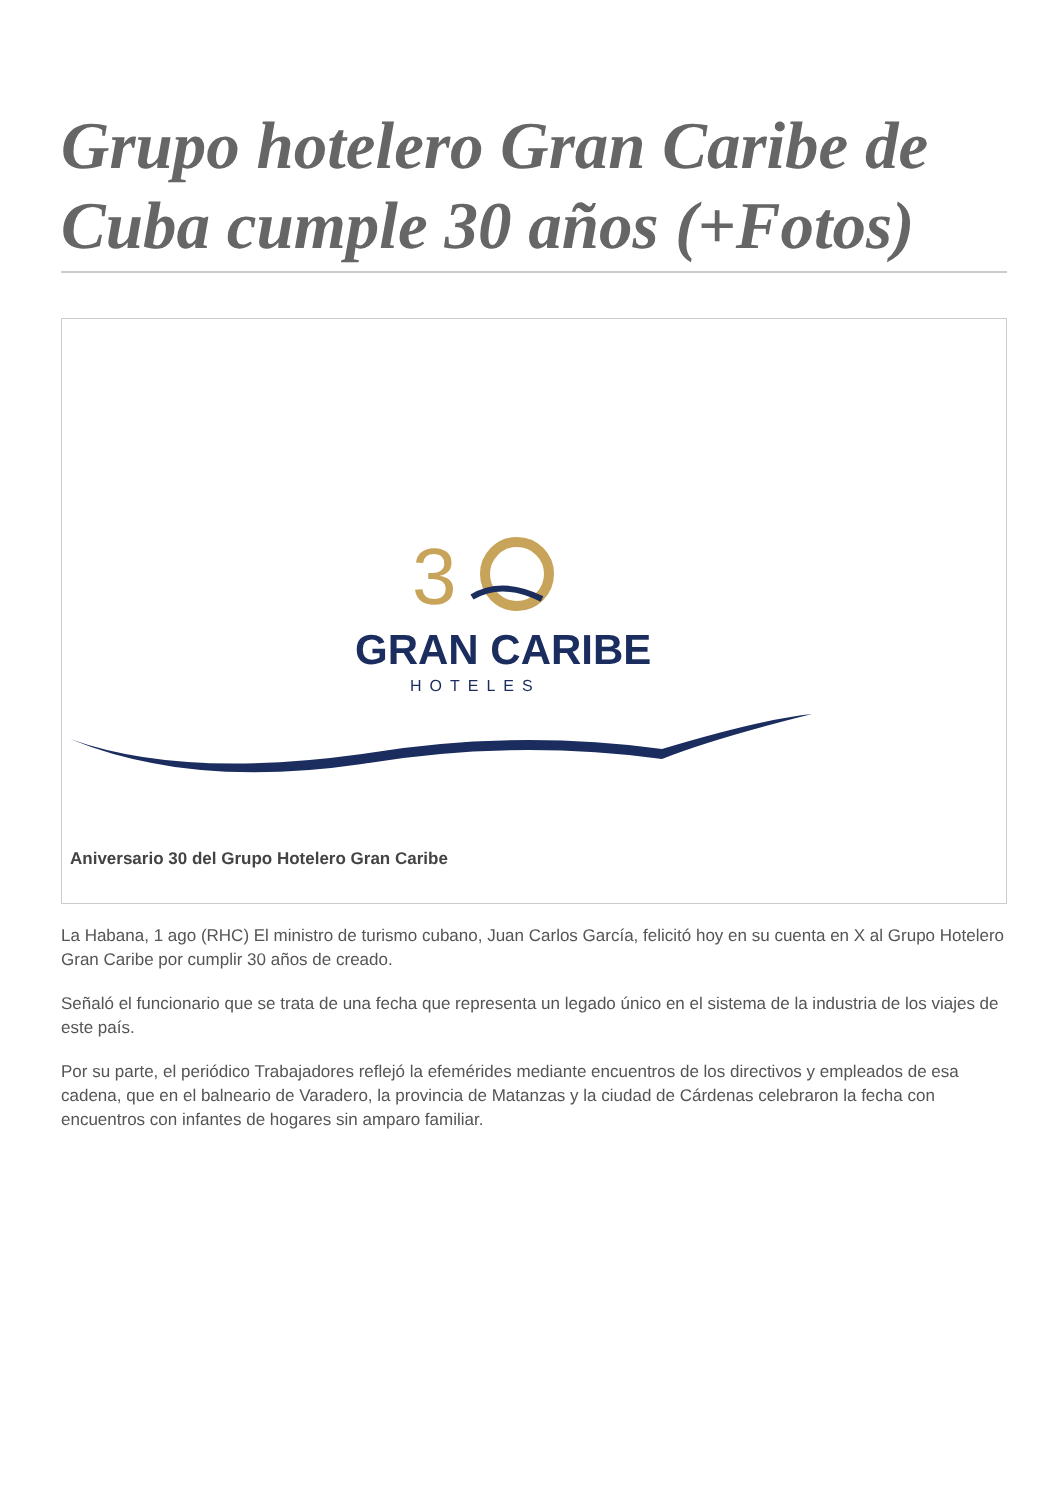Grupo hotelero Gran Caribe de Cuba cumple 30 años (+Fotos)
3
GRAN CARIBE
HOTELES
Aniversario 30 del Grupo Hotelero Gran Caribe
La Habana, 1 ago (RHC) El ministro de turismo cubano, Juan Carlos García, felicitó hoy en su cuenta en X al Grupo Hotelero Gran Caribe por cumplir 30 años de creado.
Señaló el funcionario que se trata de una fecha que representa un legado único en el sistema de la industria de los viajes de este país.
Por su parte, el periódico Trabajadores reflejó la efemérides mediante encuentros de los directivos y empleados de esa cadena, que en el balneario de Varadero, la provincia de Matanzas y la ciudad de Cárdenas celebraron la fecha con encuentros con infantes de hogares sin amparo familiar.